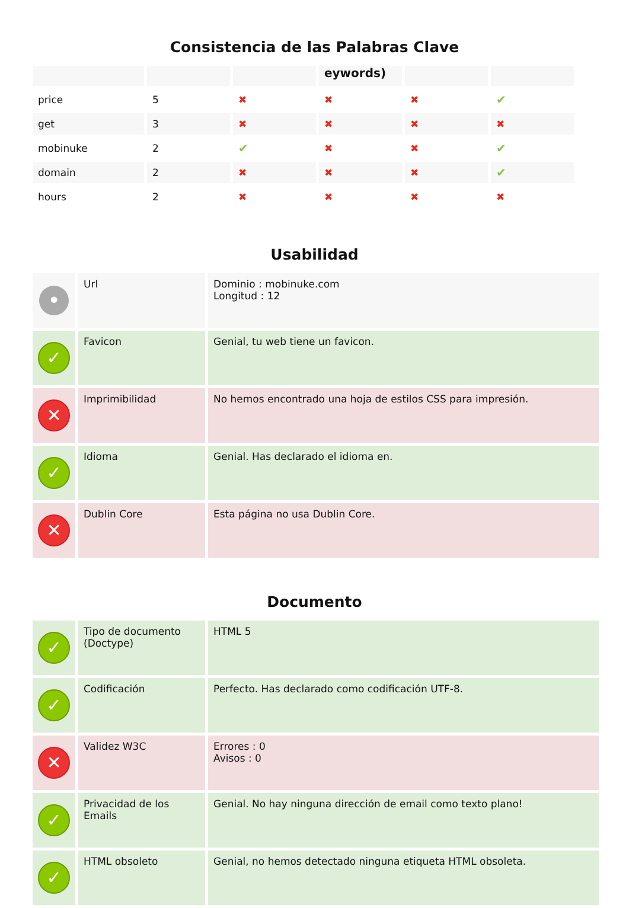Consistencia de las Palabras Clave
| | | | eywords) | | |
| --- | --- | --- | --- | --- | --- |
| price | 5 | ✖ | ✖ | ✖ | ✔ |
| get | 3 | ✖ | ✖ | ✖ | ✖ |
| mobinuke | 2 | ✔ | ✖ | ✖ | ✔ |
| domain | 2 | ✖ | ✖ | ✖ | ✔ |
| hours | 2 | ✖ | ✖ | ✖ | ✖ |
Usabilidad
| • | Url | Dominio : mobinuke.com Longitud : 12 |
| ✓ | Favicon | Genial, tu web tiene un favicon. |
| ✕ | Imprimibilidad | No hemos encontrado una hoja de estilos CSS para impresión. |
| ✓ | Idioma | Genial. Has declarado el idioma en. |
| ✕ | Dublin Core | Esta página no usa Dublin Core. |
Documento
| ✓ | Tipo de documento (Doctype) | HTML 5 |
| ✓ | Codificación | Perfecto. Has declarado como codificación UTF-8. |
| ✕ | Validez W3C | Errores : 0 Avisos : 0 |
| ✓ | Privacidad de los Emails | Genial. No hay ninguna dirección de email como texto plano! |
| ✓ | HTML obsoleto | Genial, no hemos detectado ninguna etiqueta HTML obsoleta. |